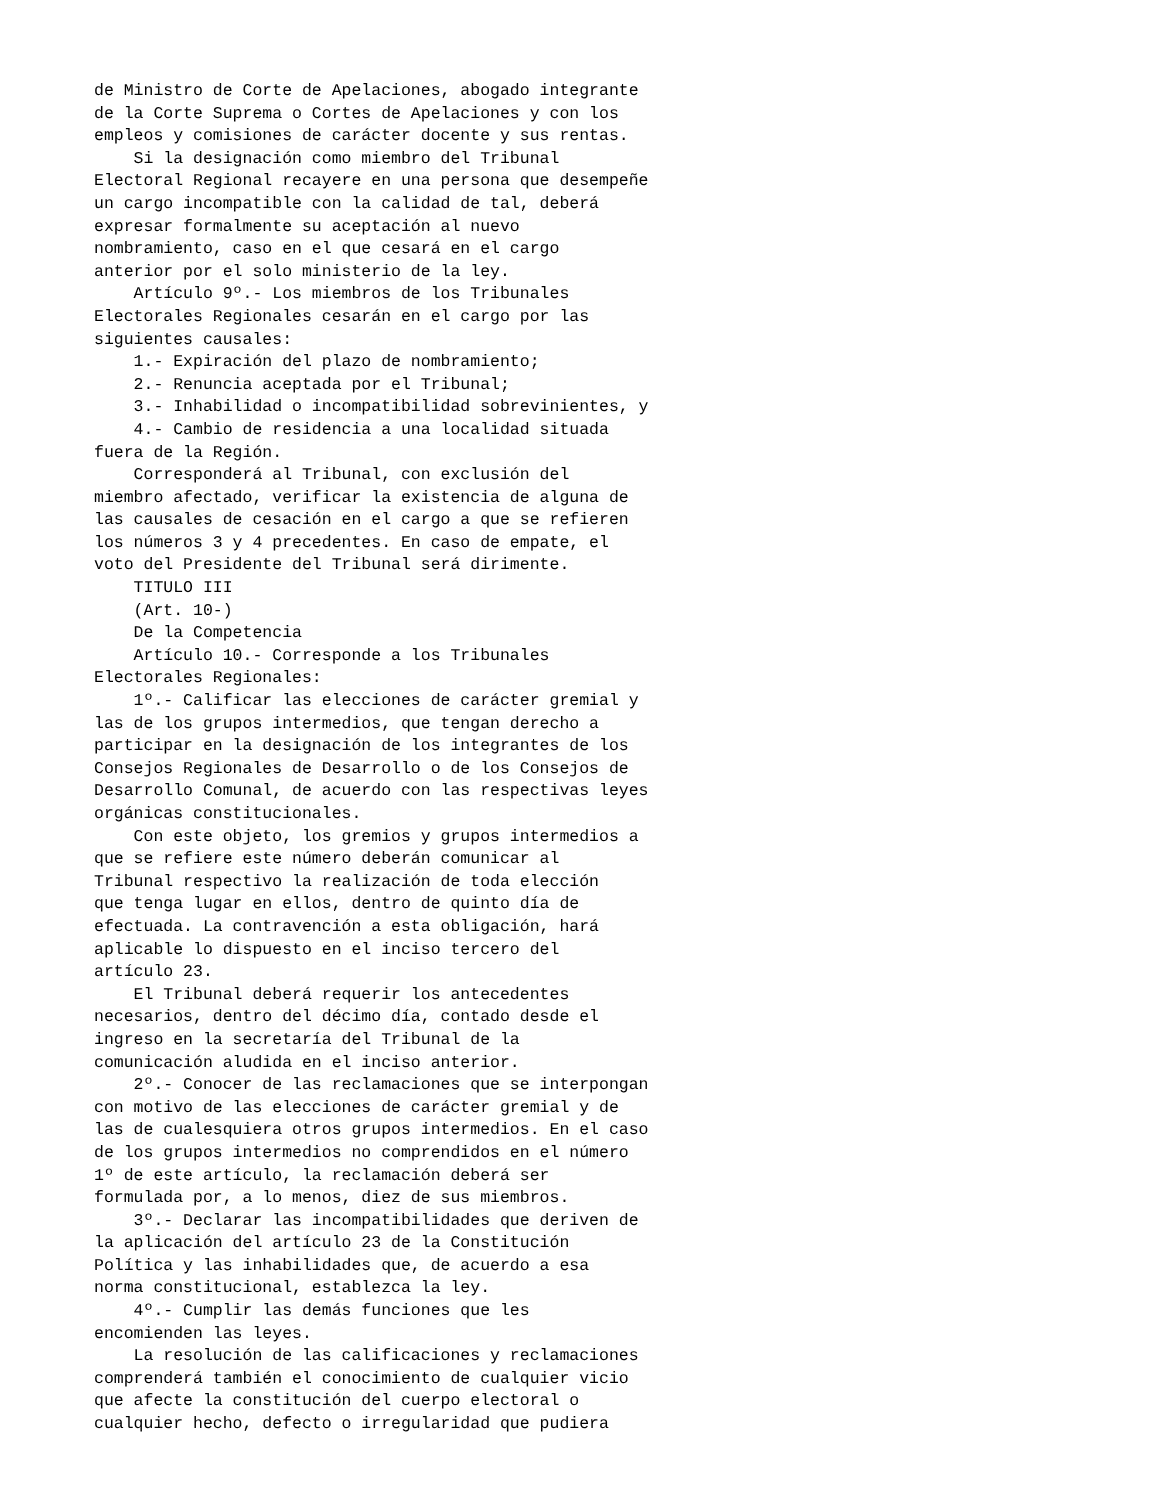de Ministro de Corte de Apelaciones, abogado integrante
de la Corte Suprema o Cortes de Apelaciones y con los
empleos y comisiones de carácter docente y sus rentas.
    Si la designación como miembro del Tribunal
Electoral Regional recayere en una persona que desempeñe
un cargo incompatible con la calidad de tal, deberá
expresar formalmente su aceptación al nuevo
nombramiento, caso en el que cesará en el cargo
anterior por el solo ministerio de la ley.
    Artículo 9º.- Los miembros de los Tribunales
Electorales Regionales cesarán en el cargo por las
siguientes causales:
    1.- Expiración del plazo de nombramiento;
    2.- Renuncia aceptada por el Tribunal;
    3.- Inhabilidad o incompatibilidad sobrevinientes, y
    4.- Cambio de residencia a una localidad situada
fuera de la Región.
    Corresponderá al Tribunal, con exclusión del
miembro afectado, verificar la existencia de alguna de
las causales de cesación en el cargo a que se refieren
los números 3 y 4 precedentes. En caso de empate, el
voto del Presidente del Tribunal será dirimente.
    TITULO III
    (Art. 10-)
    De la Competencia
    Artículo 10.- Corresponde a los Tribunales
Electorales Regionales:
    1º.- Calificar las elecciones de carácter gremial y
las de los grupos intermedios, que tengan derecho a
participar en la designación de los integrantes de los
Consejos Regionales de Desarrollo o de los Consejos de
Desarrollo Comunal, de acuerdo con las respectivas leyes
orgánicas constitucionales.
    Con este objeto, los gremios y grupos intermedios a
que se refiere este número deberán comunicar al
Tribunal respectivo la realización de toda elección
que tenga lugar en ellos, dentro de quinto día de
efectuada. La contravención a esta obligación, hará
aplicable lo dispuesto en el inciso tercero del
artículo 23.
    El Tribunal deberá requerir los antecedentes
necesarios, dentro del décimo día, contado desde el
ingreso en la secretaría del Tribunal de la
comunicación aludida en el inciso anterior.
    2º.- Conocer de las reclamaciones que se interpongan
con motivo de las elecciones de carácter gremial y de
las de cualesquiera otros grupos intermedios. En el caso
de los grupos intermedios no comprendidos en el número
1º de este artículo, la reclamación deberá ser
formulada por, a lo menos, diez de sus miembros.
    3º.- Declarar las incompatibilidades que deriven de
la aplicación del artículo 23 de la Constitución
Política y las inhabilidades que, de acuerdo a esa
norma constitucional, establezca la ley.
    4º.- Cumplir las demás funciones que les
encomienden las leyes.
    La resolución de las calificaciones y reclamaciones
comprenderá también el conocimiento de cualquier vicio
que afecte la constitución del cuerpo electoral o
cualquier hecho, defecto o irregularidad que pudiera